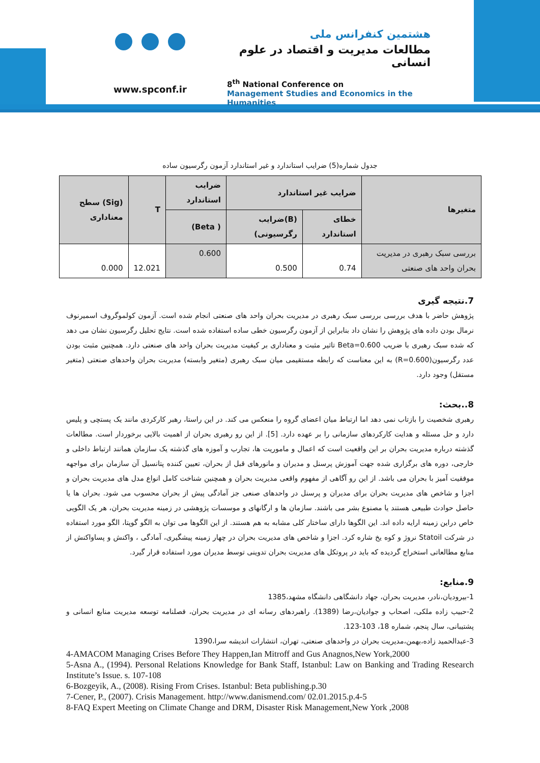www.spconf.ir
هشتمین کنفرانس ملی
مطالعات مدیریت و اقتصاد در علوم انسانی
8<sup>th</sup> National Conference on
Management Studies and Economics in the Humanities
جدول شماره(5) ضرایب استاندارد و غیر استاندارد آزمون رگرسیون ساده
| متغیرها | ضرایب غیر استاندارد | | ضرایب استاندارد | T | (Sig) سطح معناداری |
| --- | --- | --- | --- | --- | --- |
| | خطای استاندارد | (B)ضرایب رگرسیونی) | ( Beta) | | |
| بررسی سبک رهبری در مدیریت بحران واحد های صنعتی | 0.74 | 0.500 | 0.600 | 12.021 | 0.000 |
7.نتیجه گیری
پژوهش حاضر با هدف بررسی بررسی سبک رهبری در مدیریت بحران واحد های صنعتی انجام شده است. آزمون کولموگروف اسمیرنوف نرمال بودن داده های پژوهش را نشان داد بنابراین از آزمون رگرسیون خطی ساده استفاده شده است. نتایج تحلیل رگرسیون نشان می دهد که شده سبک رهبری با ضریب Beta=0.600 تاثیر مثبت و معناداری بر کیفیت مدیریت بحران واحد های صنعتی دارد. همچنین مثبت بودن عدد رگرسیون(R=0.600) به این معناست که رابطه مستقیمی میان سبک رهبری (متغیر وابسته) مدیریت بحران واحدهای صنعتی (متغیر مستقل) وجود دارد.
8..بحث:
رهبری شخصیت را بازتاب نمی دهد اما ارتباط میان اعضای گروه را منعکس می کند. در این راستا، رهبر کارکردی مانند یک پستچی و پلیس دارد و حل مسئله و هدایت کارکردهای سازمانی را بر عهده دارد. [5]. از این رو رهبری بحران از اهمیت بالایی برخوردار است. مطالعات گذشته درباره مدیریت بحران بر این واقعیت است که اعمال و ماموریت ها، تجارب و آموزه های گذشته یک سازمان همانند ارتباط داخلی و خارجی، دوره های برگزاری شده جهت آموزش پرسنل و مدیران و مانورهای قبل از بحران، تعیین کننده پتانسیل آن سازمان برای مواجهه موفقیت آمیز با بحران می باشد. از این رو آگاهی از مفهوم واقعی مدیریت بحران و همچنین شناخت کامل انواع مدل های مدیریت بحران و اجزا و شاخص های مدیریت بحران برای مدیران و پرسنل در واحدهای صنعی جز آمادگی پیش از بحران محسوب می شود. بحران ها یا حاصل حوادث طبیعی هستند یا مصنوع بشر می باشند. سازمان ها و ارگانهای و موسسات پژوهشی در زمینه مدیریت بحران، هر یک الگویی خاص دراین زمینه ارایه داده اند. این الگوها دارای ساختار کلی مشابه به هم هستند. از این الگوها می توان به الگو گوپتا، الگو مورد استفاده در شرکت Statoil نروژ و کوه یخ شاره کرد. اجزا و شاخص های مدیریت بحران در چهار زمینه پیشگیری، آمادگی ، واکنش و پساواکنش از منابع مطالعاتی استخراج گردیده که باید در پروتکل های مدیریت بحران تدوینی توسط مدیران مورد استفاده قرار گیرد.
9.منابع:
1-بیرودیان،نادر، مدیریت بحران، جهاد دانشگاهی دانشگاه مشهد،1385
2-حبیب زاده ملکی، اصحاب و جوادیان،رضا (1389). راهبردهای رسانه ای در مدیریت بحران، فصلنامه توسعه مدیریت منابع انسانی و پشتیبانی، سال پنجم، شماره 18، 103-123.
3-عبدالحمید زاده،بهمن،مدیریت بحران در واحدهای صنعتی، تهران، انتشارات اندیشه سرا،1390
4-AMACOM Managing Crises Before They Happen,Ian Mitroff and Gus Anagnos,New York,2000
5-Asna A., (1994). Personal Relations Knowledge for Bank Staff, Istanbul: Law on Banking and Trading Research Institute’s Issue. s. 107-108
6-Bozgeyik, A., (2008). Rising From Crises. Istanbul: Beta publishing.p.30
7-Cener, P., (2007). Crisis Management. http://www.danismend.com/ 02.01.2015.p.4-5
8-FAQ Expert Meeting on Climate Change and DRM, Disaster Risk Management,New York ,2008